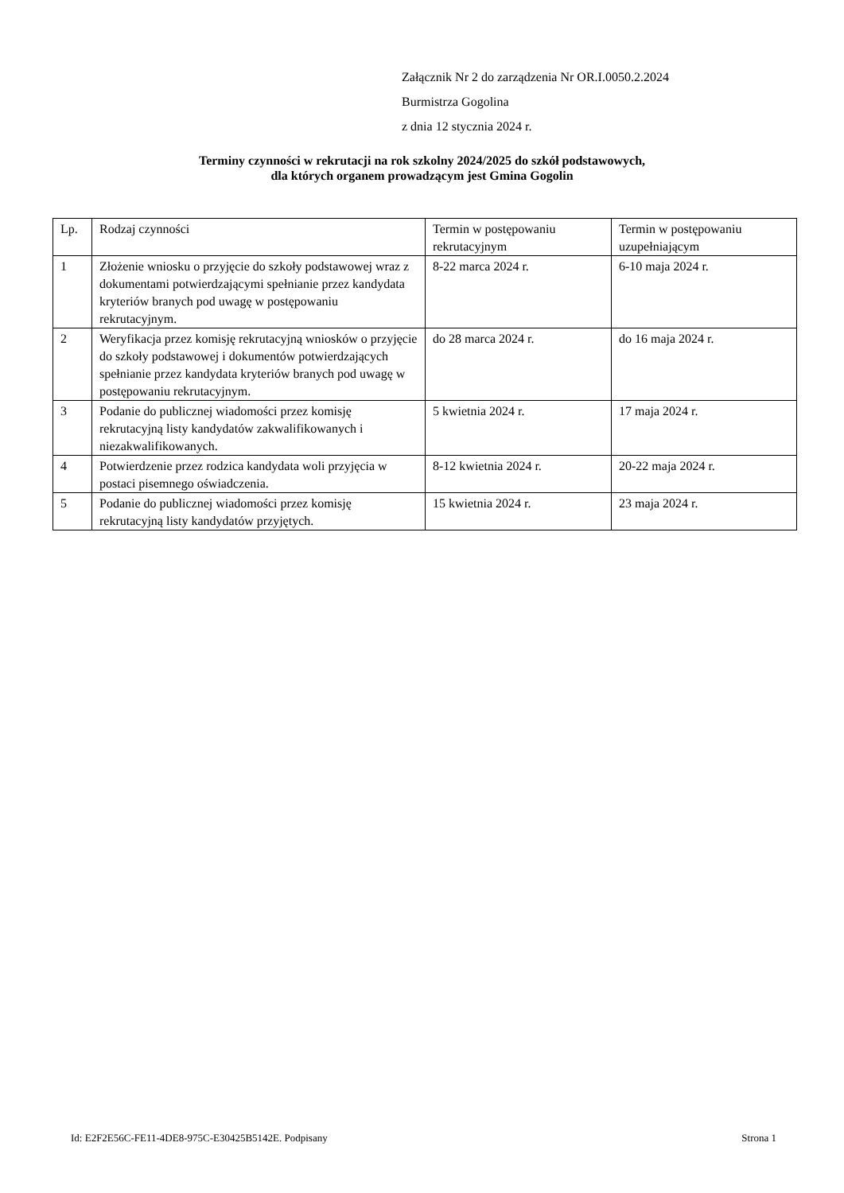Załącznik Nr 2 do zarządzenia Nr OR.I.0050.2.2024
Burmistrza Gogolina
z dnia 12 stycznia 2024 r.
Terminy czynności w rekrutacji na rok szkolny 2024/2025 do szkół podstawowych,
dla których organem prowadzącym jest Gmina Gogolin
| Lp. | Rodzaj czynności | Termin w postępowaniu rekrutacyjnym | Termin w postępowaniu uzupełniającym |
| 1 | Złożenie wniosku o przyjęcie do szkoły podstawowej wraz z dokumentami potwierdzającymi spełnianie przez kandydata kryteriów branych pod uwagę w postępowaniu rekrutacyjnym. | 8-22 marca 2024 r. | 6-10 maja 2024 r. |
| 2 | Weryfikacja przez komisję rekrutacyjną wniosków o przyjęcie do szkoły podstawowej i dokumentów potwierdzających spełnianie przez kandydata kryteriów branych pod uwagę w postępowaniu rekrutacyjnym. | do 28 marca 2024 r. | do 16 maja 2024 r. |
| 3 | Podanie do publicznej wiadomości przez komisję rekrutacyjną listy kandydatów zakwalifikowanych i niezakwalifikowanych. | 5 kwietnia 2024 r. | 17 maja 2024 r. |
| 4 | Potwierdzenie przez rodzica kandydata woli przyjęcia w postaci pisemnego oświadczenia. | 8-12 kwietnia 2024 r. | 20-22 maja 2024 r. |
| 5 | Podanie do publicznej wiadomości przez komisję rekrutacyjną listy kandydatów przyjętych. | 15 kwietnia 2024 r. | 23 maja 2024 r. |
Id: E2F2E56C-FE11-4DE8-975C-E30425B5142E. Podpisany Strona 1